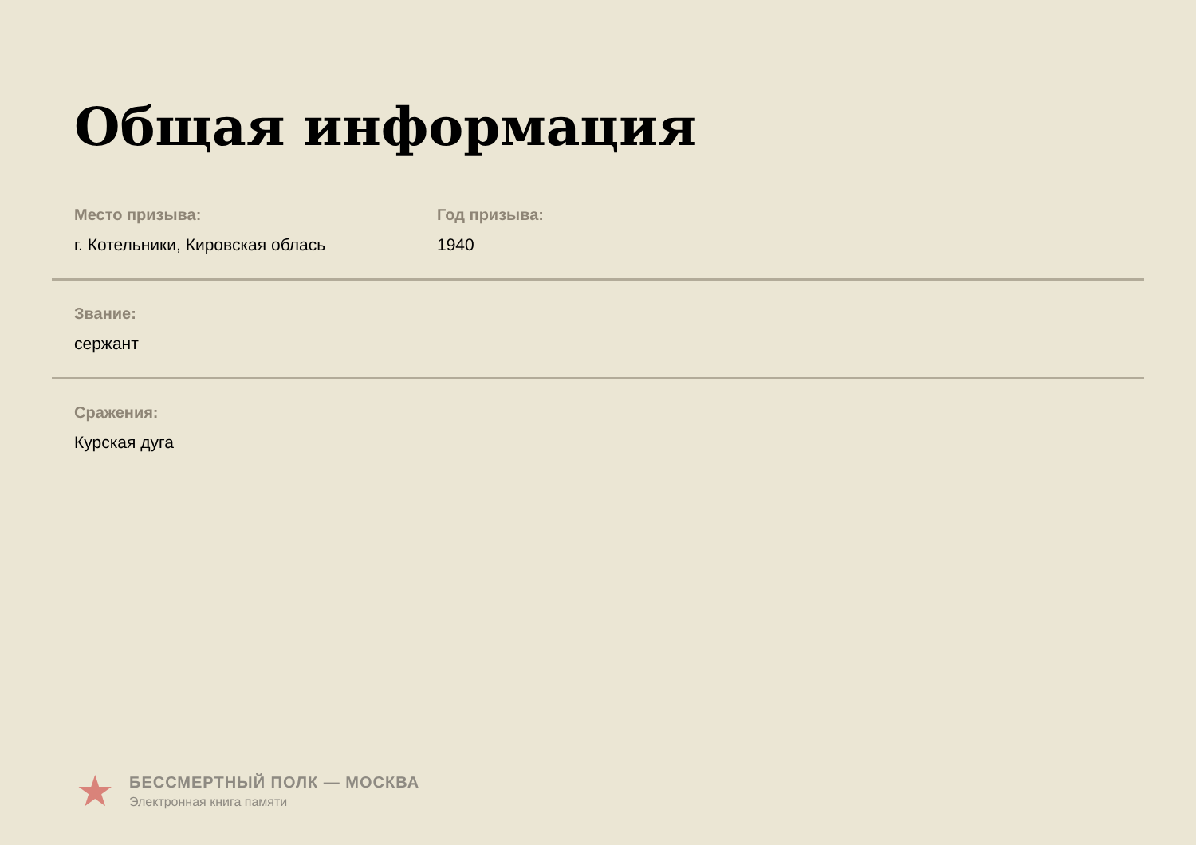Общая информация
Место призыва:
г. Котельники, Кировская облась
Год призыва:
1940
Звание:
сержант
Сражения:
Курская дуга
★
БЕССМЕРТНЫЙ ПОЛК — МОСКВА
Электронная книга памяти